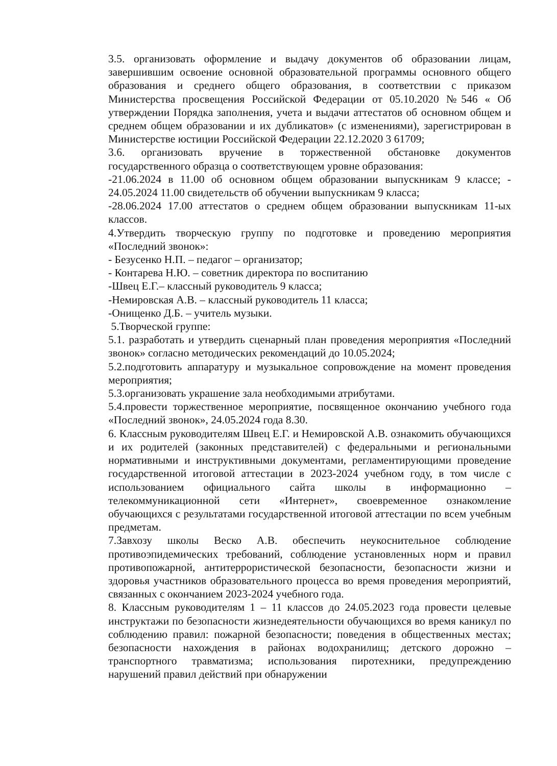3.5. организовать оформление и выдачу документов об образовании лицам, завершившим освоение основной образовательной программы основного общего образования и среднего общего образования, в соответствии с приказом Министерства просвещения Российской Федерации от 05.10.2020 №546 « Об утверждении Порядка заполнения, учета и выдачи аттестатов об основном общем и среднем общем образовании и их дубликатов» (с изменениями), зарегистрирован в Министерстве юстиции Российской Федерации 22.12.2020 3 61709;
3.6. организовать вручение в торжественной обстановке документов государственного образца о соответствующем уровне образования:
-21.06.2024 в 11.00 об основном общем образовании выпускникам 9 классе; - 24.05.2024 11.00 свидетельств об обучении выпускникам 9 класса;
-28.06.2024 17.00 аттестатов о среднем общем образовании выпускникам 11-ых классов.
4.Утвердить творческую группу по подготовке и проведению мероприятия «Последний звонок»:
- Безусенко Н.П. – педагог – организатор;
- Контарева Н.Ю. – советник директора по воспитанию
-Швец Е.Г.– классный руководитель 9 класса;
-Немировская А.В. – классный руководитель 11 класса;
-Онищенко Д.Б. – учитель музыки.
5.Творческой группе:
5.1. разработать и утвердить сценарный план проведения мероприятия «Последний звонок» согласно методических рекомендаций до 10.05.2024;
5.2.подготовить аппаратуру и музыкальное сопровождение на момент проведения мероприятия;
5.3.организовать украшение зала необходимыми атрибутами.
5.4.провести торжественное мероприятие, посвященное окончанию учебного года «Последний звонок», 24.05.2024 года 8.30.
6. Классным руководителям Швец Е.Г. и Немировской А.В. ознакомить обучающихся и их родителей (законных представителей) с федеральными и региональными нормативными и инструктивными документами, регламентирующими проведение государственной итоговой аттестации в 2023-2024 учебном году, в том числе с использованием официального сайта школы в информационно – телекоммуникационной сети «Интернет», своевременное ознакомление обучающихся с результатами государственной итоговой аттестации по всем учебным предметам.
7.Завхозу школы Веско А.В. обеспечить неукоснительное соблюдение противоэпидемических требований, соблюдение установленных норм и правил противопожарной, антитеррористической безопасности, безопасности жизни и здоровья участников образовательного процесса во время проведения мероприятий, связанных с окончанием 2023-2024 учебного года.
8. Классным руководителям 1 – 11 классов до 24.05.2023 года провести целевые инструктажи по безопасности жизнедеятельности обучающихся во время каникул по соблюдению правил: пожарной безопасности; поведения в общественных местах; безопасности нахождения в районах водохранилищ; детского дорожно – транспортного травматизма; использования пиротехники, предупреждению нарушений правил действий при обнаружении